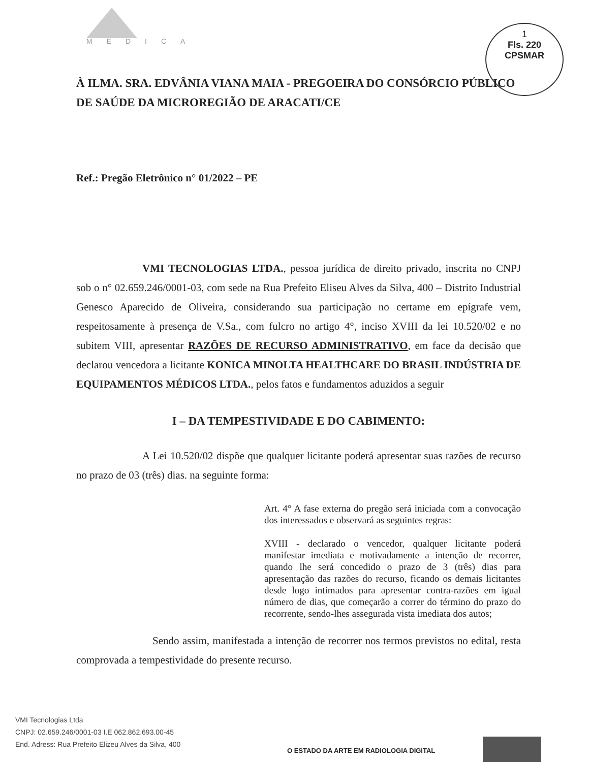MÉDICA
1
Fls. 220
CPSMAR
À ILMA. SRA. EDVÂNIA VIANA MAIA - PREGOEIRA DO CONSÓRCIO PÚBLICO DE SAÚDE DA MICROREGIÃO DE ARACATI/CE
Ref.: Pregão Eletrônico n° 01/2022 – PE
VMI TECNOLOGIAS LTDA., pessoa jurídica de direito privado, inscrita no CNPJ sob o n° 02.659.246/0001-03, com sede na Rua Prefeito Eliseu Alves da Silva, 400 – Distrito Industrial Genesco Aparecido de Oliveira, considerando sua participação no certame em epígrafe vem, respeitosamente à presença de V.Sa., com fulcro no artigo 4°, inciso XVIII da lei 10.520/02 e no subitem VIII, apresentar RAZÕES DE RECURSO ADMINISTRATIVO, em face da decisão que declarou vencedora a licitante KONICA MINOLTA HEALTHCARE DO BRASIL INDÚSTRIA DE EQUIPAMENTOS MÉDICOS LTDA., pelos fatos e fundamentos aduzidos a seguir
I – DA TEMPESTIVIDADE E DO CABIMENTO:
A Lei 10.520/02 dispõe que qualquer licitante poderá apresentar suas razões de recurso no prazo de 03 (três) dias. na seguinte forma:
Art. 4° A fase externa do pregão será iniciada com a convocação dos interessados e observará as seguintes regras:
XVIII - declarado o vencedor, qualquer licitante poderá manifestar imediata e motivadamente a intenção de recorrer, quando lhe será concedido o prazo de 3 (três) dias para apresentação das razões do recurso, ficando os demais licitantes desde logo intimados para apresentar contra-razões em igual número de dias, que começarão a correr do término do prazo do recorrente, sendo-lhes assegurada vista imediata dos autos;
Sendo assim, manifestada a intenção de recorrer nos termos previstos no edital, resta comprovada a tempestividade do presente recurso.
VMI Tecnologias Ltda
CNPJ: 02.659.246/0001-03 I.E 062.862.693.00-45
End. Adress: Rua Prefeito Elizeu Alves da Silva, 400
O ESTADO DA ARTE EM RADIOLOGIA DIGITAL